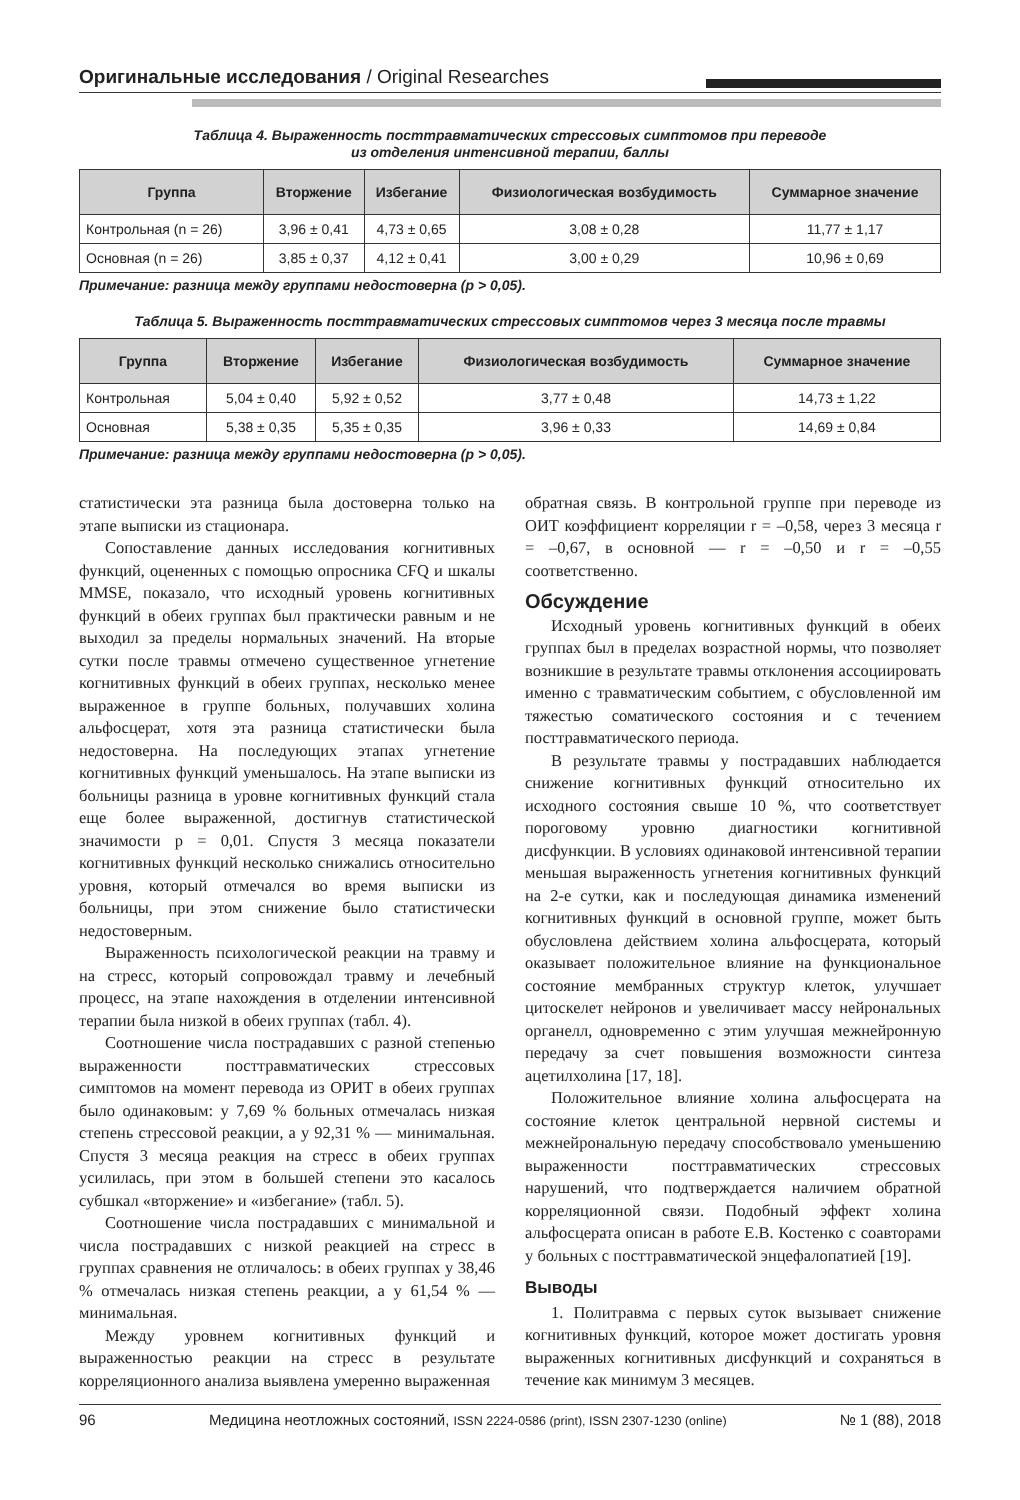Оригинальные исследования / Original Researches
Таблица 4. Выраженность посттравматических стрессовых симптомов при переводе
из отделения интенсивной терапии, баллы
| Группа | Вторжение | Избегание | Физиологическая возбудимость | Суммарное значение |
| --- | --- | --- | --- | --- |
| Контрольная (n = 26) | 3,96 ± 0,41 | 4,73 ± 0,65 | 3,08 ± 0,28 | 11,77 ± 1,17 |
| Основная (n = 26) | 3,85 ± 0,37 | 4,12 ± 0,41 | 3,00 ± 0,29 | 10,96 ± 0,69 |
Примечание: разница между группами недостоверна (p > 0,05).
Таблица 5. Выраженность посттравматических стрессовых симптомов через 3 месяца после травмы
| Группа | Вторжение | Избегание | Физиологическая возбудимость | Суммарное значение |
| --- | --- | --- | --- | --- |
| Контрольная | 5,04 ± 0,40 | 5,92 ± 0,52 | 3,77 ± 0,48 | 14,73 ± 1,22 |
| Основная | 5,38 ± 0,35 | 5,35 ± 0,35 | 3,96 ± 0,33 | 14,69 ± 0,84 |
Примечание: разница между группами недостоверна (p > 0,05).
статистически эта разница была достоверна только на этапе выписки из стационара.
Сопоставление данных исследования когнитивных функций, оцененных с помощью опросника CFQ и шкалы MMSE, показало, что исходный уровень когнитивных функций в обеих группах был практически равным и не выходил за пределы нормальных значений. На вторые сутки после травмы отмечено существенное угнетение когнитивных функций в обеих группах, несколько менее выраженное в группе больных, получавших холина альфосцерат, хотя эта разница статистически была недостоверна. На последующих этапах угнетение когнитивных функций уменьшалось. На этапе выписки из больницы разница в уровне когнитивных функций стала еще более выраженной, достигнув статистической значимости р = 0,01. Спустя 3 месяца показатели когнитивных функций несколько снижались относительно уровня, который отмечался во время выписки из больницы, при этом снижение было статистически недостоверным.
Выраженность психологической реакции на травму и на стресс, который сопровождал травму и лечебный процесс, на этапе нахождения в отделении интенсивной терапии была низкой в обеих группах (табл. 4).
Соотношение числа пострадавших с разной степенью выраженности посттравматических стрессовых симптомов на момент перевода из ОРИТ в обеих группах было одинаковым: у 7,69 % больных отмечалась низкая степень стрессовой реакции, а у 92,31 % — минимальная. Спустя 3 месяца реакция на стресс в обеих группах усилилась, при этом в большей степени это касалось субшкал «вторжение» и «избегание» (табл. 5).
Соотношение числа пострадавших с минимальной и числа пострадавших с низкой реакцией на стресс в группах сравнения не отличалось: в обеих группах у 38,46 % отмечалась низкая степень реакции, а у 61,54 % — минимальная.
Между уровнем когнитивных функций и выраженностью реакции на стресс в результате корреляционного анализа выявлена умеренно выраженная
обратная связь. В контрольной группе при переводе из ОИТ коэффициент корреляции r = –0,58, через 3 месяца r = –0,67, в основной — r = –0,50 и r = –0,55 соответственно.
Обсуждение
Исходный уровень когнитивных функций в обеих группах был в пределах возрастной нормы, что позволяет возникшие в результате травмы отклонения ассоциировать именно с травматическим событием, с обусловленной им тяжестью соматического состояния и с течением посттравматического периода.
В результате травмы у пострадавших наблюдается снижение когнитивных функций относительно их исходного состояния свыше 10 %, что соответствует пороговому уровню диагностики когнитивной дисфункции. В условиях одинаковой интенсивной терапии меньшая выраженность угнетения когнитивных функций на 2-е сутки, как и последующая динамика изменений когнитивных функций в основной группе, может быть обусловлена действием холина альфосцерата, который оказывает положительное влияние на функциональное состояние мембранных структур клеток, улучшает цитоскелет нейронов и увеличивает массу нейрональных органелл, одновременно с этим улучшая межнейронную передачу за счет повышения возможности синтеза ацетилхолина [17, 18].
Положительное влияние холина альфосцерата на состояние клеток центральной нервной системы и межнейрональную передачу способствовало уменьшению выраженности посттравматических стрессовых нарушений, что подтверждается наличием обратной корреляционной связи. Подобный эффект холина альфосцерата описан в работе Е.В. Костенко с соавторами у больных с посттравматической энцефалопатией [19].
Выводы
1. Политравма с первых суток вызывает снижение когнитивных функций, которое может достигать уровня выраженных когнитивных дисфункций и сохраняться в течение как минимум 3 месяцев.
96 Медицина неотложных состояний, ISSN 2224-0586 (print), ISSN 2307-1230 (online) № 1 (88), 2018